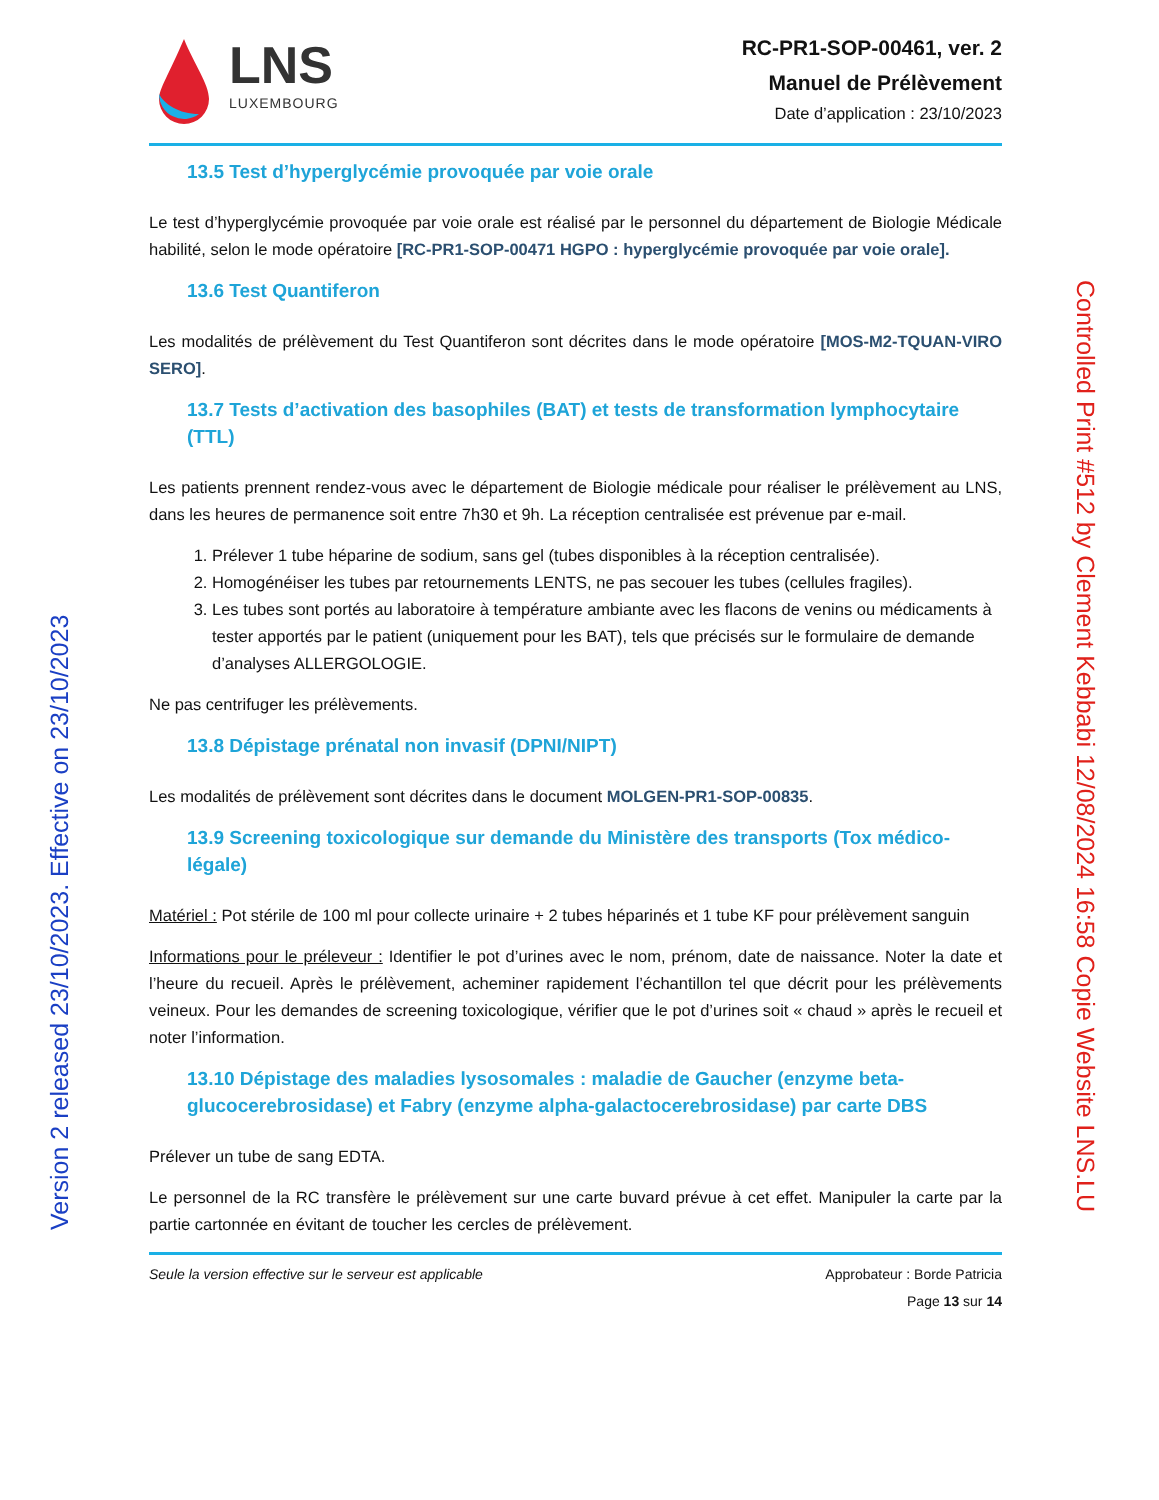LNS
LUXEMBOURG
RC-PR1-SOP-00461, ver. 2
Manuel de Prélèvement
Date d’application : 23/10/2023
13.5 Test d’hyperglycémie provoquée par voie orale
Le test d’hyperglycémie provoquée par voie orale est réalisé par le personnel du département de Biologie Médicale habilité, selon le mode opératoire [RC-PR1-SOP-00471 HGPO : hyperglycémie provoquée par voie orale].
13.6 Test Quantiferon
Les modalités de prélèvement du Test Quantiferon sont décrites dans le mode opératoire [MOS-M2-TQUAN-VIRO SERO].
13.7 Tests d’activation des basophiles (BAT) et tests de transformation lymphocytaire (TTL)
Les patients prennent rendez-vous avec le département de Biologie médicale pour réaliser le prélèvement au LNS, dans les heures de permanence soit entre 7h30 et 9h. La réception centralisée est prévenue par e-mail.
1. Prélever 1 tube héparine de sodium, sans gel (tubes disponibles à la réception centralisée).
2. Homogénéiser les tubes par retournements LENTS, ne pas secouer les tubes (cellules fragiles).
3. Les tubes sont portés au laboratoire à température ambiante avec les flacons de venins ou médicaments à tester apportés par le patient (uniquement pour les BAT), tels que précisés sur le formulaire de demande d’analyses ALLERGOLOGIE.
Ne pas centrifuger les prélèvements.
13.8 Dépistage prénatal non invasif (DPNI/NIPT)
Les modalités de prélèvement sont décrites dans le document MOLGEN-PR1-SOP-00835.
13.9 Screening toxicologique sur demande du Ministère des transports (Tox médico-légale)
Matériel : Pot stérile de 100 ml pour collecte urinaire + 2 tubes héparinés et 1 tube KF pour prélèvement sanguin
Informations pour le préleveur : Identifier le pot d’urines avec le nom, prénom, date de naissance. Noter la date et l’heure du recueil. Après le prélèvement, acheminer rapidement l’échantillon tel que décrit pour les prélèvements veineux. Pour les demandes de screening toxicologique, vérifier que le pot d’urines soit « chaud » après le recueil et noter l’information.
13.10 Dépistage des maladies lysosomales : maladie de Gaucher (enzyme beta-glucocerebrosidase) et Fabry (enzyme alpha-galactocerebrosidase) par carte DBS
Prélever un tube de sang EDTA.
Le personnel de la RC transfère le prélèvement sur une carte buvard prévue à cet effet. Manipuler la carte par la partie cartonnée en évitant de toucher les cercles de prélèvement.
Seule la version effective sur le serveur est applicable
Approbateur : Borde Patricia
Page 13 sur 14
Version 2 released 23/10/2023. Effective on 23/10/2023
Controlled Print #512 by Clement Kebbabi 12/08/2024 16:58 Copie Website LNS.LU